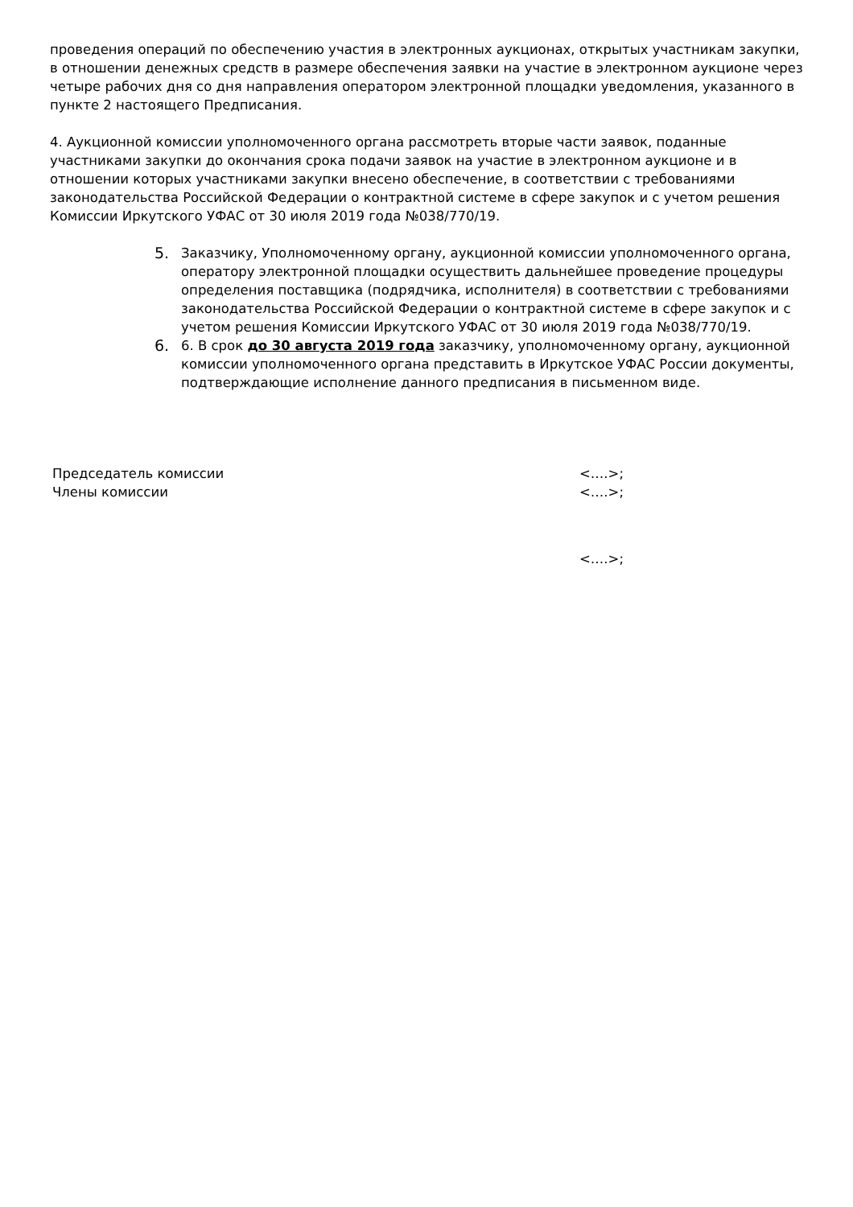проведения операций по обеспечению участия в электронных аукционах, открытых участникам закупки, в отношении денежных средств в размере обеспечения заявки на участие в электронном аукционе через четыре рабочих дня со дня направления оператором электронной площадки уведомления, указанного в пункте 2 настоящего Предписания.
4. Аукционной комиссии уполномоченного органа рассмотреть вторые части заявок, поданные участниками закупки до окончания срока подачи заявок на участие в электронном аукционе и в отношении которых участниками закупки внесено обеспечение, в соответствии с требованиями законодательства Российской Федерации о контрактной системе в сфере закупок и с учетом решения Комиссии Иркутского УФАС от 30 июля 2019 года №038/770/19.
5.
Заказчику, Уполномоченному органу, аукционной комиссии уполномоченного органа, оператору электронной площадки осуществить дальнейшее проведение процедуры определения поставщика (подрядчика, исполнителя) в соответствии с требованиями законодательства Российской Федерации о контрактной системе в сфере закупок и с учетом решения Комиссии Иркутского УФАС от 30 июля 2019 года №038/770/19.
6.
6. В срок до 30 августа 2019 года заказчику, уполномоченному органу, аукционной комиссии уполномоченного органа представить в Иркутское УФАС России документы, подтверждающие исполнение данного предписания в письменном виде.
Председатель комиссии <….>;
Члены комиссии <….>;
<….>;